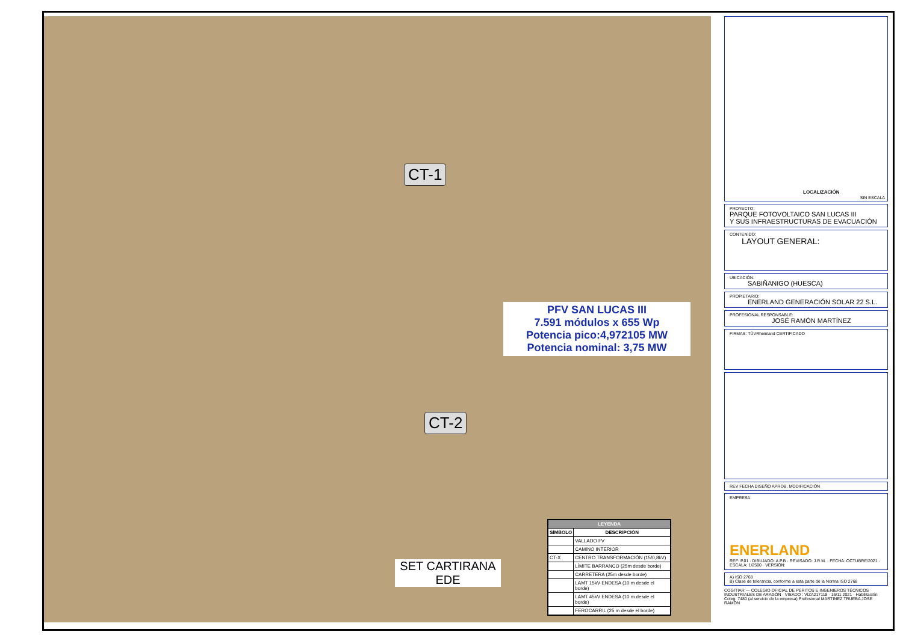CT-1
CT-2
PFV SAN LUCAS III
7.591 módulos x 655 Wp
Potencia pico:4,972105 MW
Potencia nominal: 3,75 MW
SET CARTIRANA
EDE
| LEYENDA | |
| --- | --- |
| SÍMBOLO | DESCRIPCIÓN |
| | VALLADO FV |
| | CAMINO INTERIOR |
| CT-X | CENTRO TRANSFORMACIÓN (15/0,8kV) |
| | LÍMITE BARRANCO (25m desde borde) |
| | CARRETERA (25m desde borde) |
| | LAMT 15kV ENDESA (10 m desde el borde) |
| | LAMT 45kV ENDESA (10 m desde el borde) |
| | FEROCARRIL (25 m desde el borde) |
LOCALIZACIÓN
SIN ESCALA
PROYECTO:
PARQUE FOTOVOLTAICO SAN LUCAS III
Y SUS INFRAESTRUCTURAS DE EVACUACIÓN
CONTENIDO:
LAYOUT GENERAL:
UBICACIÓN:
SABIÑANIGO (HUESCA)
PROPIETARIO:
ENERLAND GENERACIÓN SOLAR 22 S.L.
PROFESIONAL RESPONSABLE:
JOSÉ RAMÓN MARTÍNEZ
FIRMAS: TÜVRheinland CERTIFICADO
REV FECHA DISEÑO APROB. MODIFICACIÓN
EMPRESA:
ENERLAND
REF: P.01 · DIBUJADO: A.P.B · REVISADO: J.R.M. · FECHA: OCTUBRE/2021 · ESCALA: 1/2500 · VERSIÓN:
A) ISO 2768
B) Clase de tolerancia, conforme a esta parte de la Norma ISO 2768
COGITIAR — COLEGIO OFICIAL DE PERITOS E INGENIEROS TÉCNICOS INDUSTRIALES DE ARAGÓN · VISADO : VIZA217118 · 16/11 2021 · Habilitación Coleg. 7480 (al servicio de la empresa) Profesional MARTINEZ TRUEBA JOSE RAMON